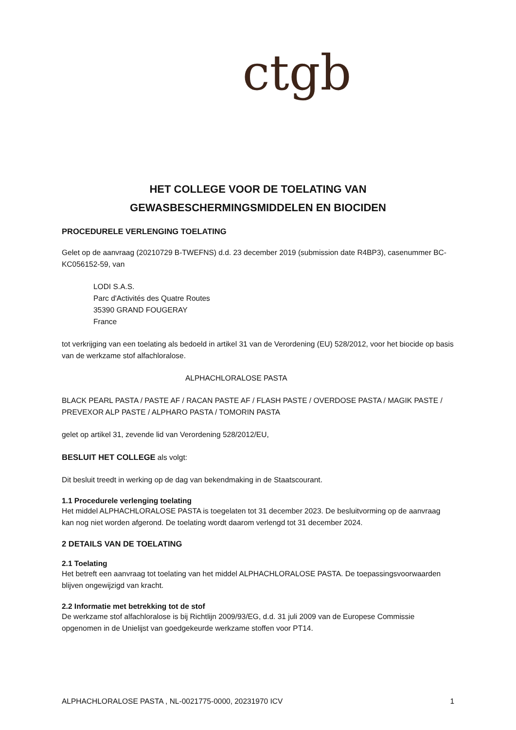ctgb
HET COLLEGE VOOR DE TOELATING VAN
GEWASBESCHERMINGSMIDDELEN EN BIOCIDEN
PROCEDURELE VERLENGING TOELATING
Gelet op de aanvraag (20210729 B-TWEFNS) d.d. 23 december 2019 (submission date R4BP3), casenummer BC-KC056152-59, van
LODI S.A.S.
Parc d'Activités des Quatre Routes
35390 GRAND FOUGERAY
France
tot verkrijging van een toelating als bedoeld in artikel 31 van de Verordening (EU) 528/2012, voor het biocide op basis van de werkzame stof alfachloralose.
ALPHACHLORALOSE PASTA
BLACK PEARL PASTA / PASTE AF / RACAN PASTE AF / FLASH PASTE / OVERDOSE PASTA / MAGIK PASTE / PREVEXOR ALP PASTE / ALPHARO PASTA / TOMORIN PASTA
gelet op artikel 31, zevende lid van Verordening 528/2012/EU,
BESLUIT HET COLLEGE als volgt:
Dit besluit treedt in werking op de dag van bekendmaking in de Staatscourant.
1.1 Procedurele verlenging toelating
Het middel ALPHACHLORALOSE PASTA is toegelaten tot 31 december 2023. De besluitvorming op de aanvraag kan nog niet worden afgerond. De toelating wordt daarom verlengd tot 31 december 2024.
2 DETAILS VAN DE TOELATING
2.1 Toelating
Het betreft een aanvraag tot toelating van het middel ALPHACHLORALOSE PASTA. De toepassingsvoorwaarden blijven ongewijzigd van kracht.
2.2 Informatie met betrekking tot de stof
De werkzame stof alfachloralose is bij Richtlijn 2009/93/EG, d.d. 31 juli 2009 van de Europese Commissie opgenomen in de Unielijst van goedgekeurde werkzame stoffen voor PT14.
ALPHACHLORALOSE PASTA , NL-0021775-0000, 20231970 ICV 1